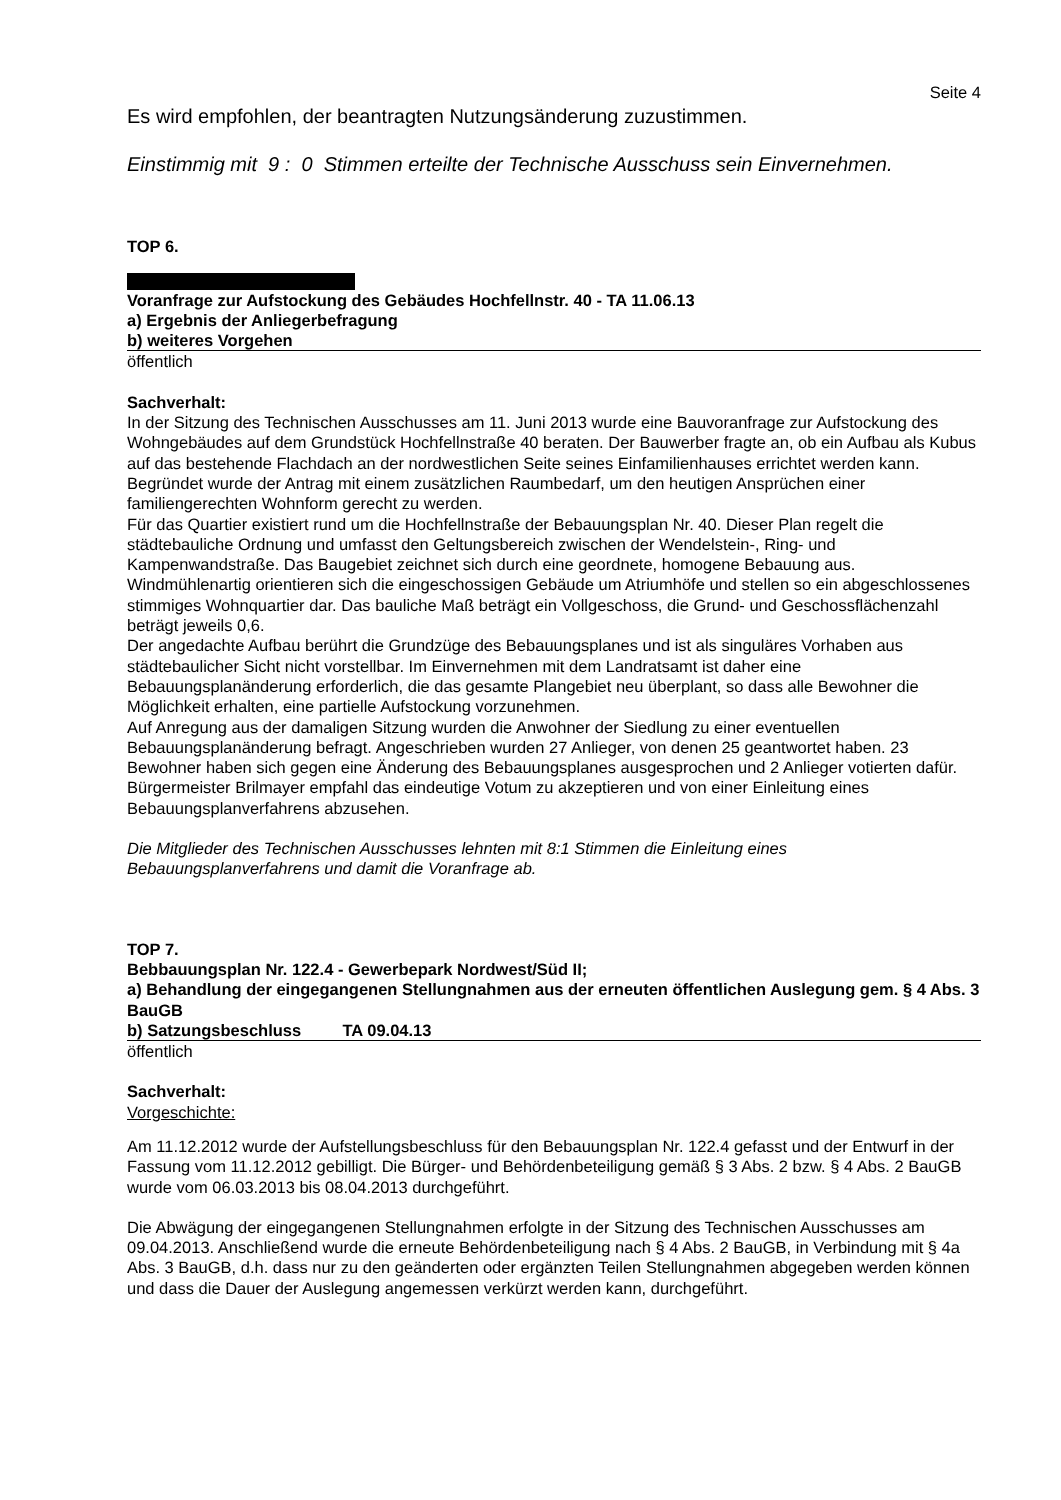Seite 4
Es wird empfohlen, der beantragten Nutzungsänderung zuzustimmen.
Einstimmig mit 9 : 0 Stimmen erteilte der Technische Ausschuss sein Einvernehmen.
TOP 6.
Voranfrage zur Aufstockung des Gebäudes Hochfellnstr. 40 - TA 11.06.13
a) Ergebnis der Anliegerbefragung
b) weiteres Vorgehen
öffentlich
Sachverhalt:
In der Sitzung des Technischen Ausschusses am 11. Juni 2013 wurde eine Bauvoranfrage zur Aufstockung des Wohngebäudes auf dem Grundstück Hochfellnstraße 40 beraten. Der Bauwerber fragte an, ob ein Aufbau als Kubus auf das bestehende Flachdach an der nordwestlichen Seite seines Einfamilienhauses errichtet werden kann. Begründet wurde der Antrag mit einem zusätzlichen Raumbedarf, um den heutigen Ansprüchen einer familiengerechten Wohnform gerecht zu werden.
Für das Quartier existiert rund um die Hochfellnstraße der Bebauungsplan Nr. 40. Dieser Plan regelt die städtebauliche Ordnung und umfasst den Geltungsbereich zwischen der Wendelstein-, Ring- und Kampenwandstraße. Das Baugebiet zeichnet sich durch eine geordnete, homogene Bebauung aus. Windmühlenartig orientieren sich die eingeschossigen Gebäude um Atriumhöfe und stellen so ein abgeschlossenes stimmiges Wohnquartier dar. Das bauliche Maß beträgt ein Vollgeschoss, die Grund- und Geschossflächenzahl beträgt jeweils 0,6.
Der angedachte Aufbau berührt die Grundzüge des Bebauungsplanes und ist als singuläres Vorhaben aus städtebaulicher Sicht nicht vorstellbar. Im Einvernehmen mit dem Landratsamt ist daher eine Bebauungsplanänderung erforderlich, die das gesamte Plangebiet neu überplant, so dass alle Bewohner die Möglichkeit erhalten, eine partielle Aufstockung vorzunehmen.
Auf Anregung aus der damaligen Sitzung wurden die Anwohner der Siedlung zu einer eventuellen Bebauungsplanänderung befragt. Angeschrieben wurden 27 Anlieger, von denen 25 geantwortet haben. 23 Bewohner haben sich gegen eine Änderung des Bebauungsplanes ausgesprochen und 2 Anlieger votierten dafür.
Bürgermeister Brilmayer empfahl das eindeutige Votum zu akzeptieren und von einer Einleitung eines Bebauungsplanverfahrens abzusehen.
Die Mitglieder des Technischen Ausschusses lehnten mit 8:1 Stimmen die Einleitung eines Bebauungsplanverfahrens und damit die Voranfrage ab.
TOP 7.
Bebbauungsplan Nr. 122.4 - Gewerbepark Nordwest/Süd II;
a) Behandlung der eingegangenen Stellungnahmen aus der erneuten öffentlichen Auslegung gem. § 4 Abs. 3 BauGB
b) Satzungsbeschluss TA 09.04.13
öffentlich
Sachverhalt:
Vorgeschichte:
Am 11.12.2012 wurde der Aufstellungsbeschluss für den Bebauungsplan Nr. 122.4 gefasst und der Entwurf in der Fassung vom 11.12.2012 gebilligt. Die Bürger- und Behördenbeteiligung gemäß § 3 Abs. 2 bzw. § 4 Abs. 2 BauGB wurde vom 06.03.2013 bis 08.04.2013 durchgeführt.
Die Abwägung der eingegangenen Stellungnahmen erfolgte in der Sitzung des Technischen Ausschusses am 09.04.2013. Anschließend wurde die erneute Behördenbeteiligung nach § 4 Abs. 2 BauGB, in Verbindung mit § 4a Abs. 3 BauGB, d.h. dass nur zu den geänderten oder ergänzten Teilen Stellungnahmen abgegeben werden können und dass die Dauer der Auslegung angemessen verkürzt werden kann, durchgeführt.